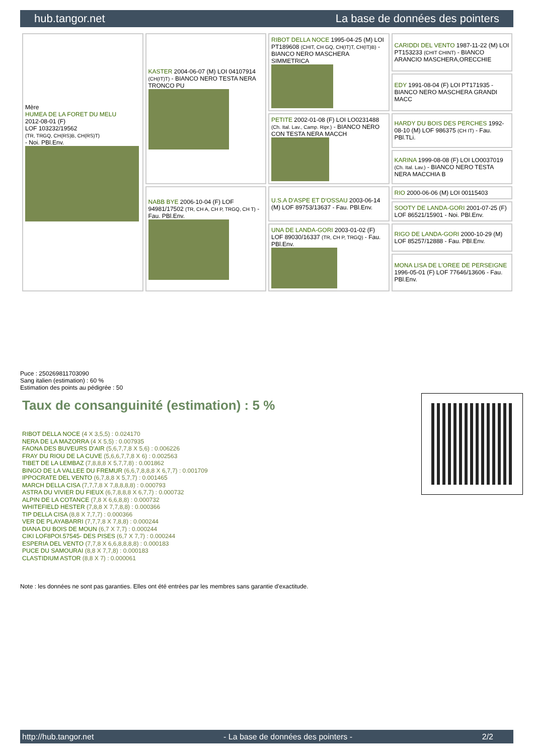hub.tangor.net La base de données des pointers
| Mère HUMEA DE LA FORET DU MELU 2012-08-01 (F) LOF 103232/19562 (TR, TRGQ, CH(RS)B, CH(RS)T) - Noi. PBl.Env. | KASTER 2004-06-07 (M) LOI 04107914 (CH(IT)T) - BIANCO NERO TESTA NERA TRONCO PU | RIBOT DELLA NOCE 1995-04-25 (M) LOI PT189608 (CHIT, CH GQ, CH(IT)T, CH(IT)B) - BIANCO NERO MASCHERA SIMMETRICA | CARIDDI DEL VENTO 1987-11-22 (M) LOI PT153233 (CHIT CHINT) - BIANCO ARANCIO MASCHERA,ORECCHIE |
| | | | EDY 1991-08-04 (F) LOI PT171935 - BIANCO NERO MASCHERA GRANDI MACC |
| | | PETITE 2002-01-08 (F) LOI LO0231488 (Ch. Ital. Lav., Camp. Ripr.) - BIANCO NERO CON TESTA NERA MACCH | HARDY DU BOIS DES PERCHES 1992-08-10 (M) LOF 986375 (CH IT) - Fau. PBl.TLi. |
| | | | KARINA 1999-08-08 (F) LOI LO0037019 (Ch. Ital. Lav.) - BIANCO NERO TESTA NERA MACCHIA B |
| | NABB BYE 2006-10-04 (F) LOF 94981/17502 (TR, CH A, CH P, TRGQ, CH T) - Fau. PBl.Env. | U.S.A D'ASPE ET D'OSSAU 2003-06-14 (M) LOF 89753/13637 - Fau. PBl.Env. | RIO 2000-06-06 (M) LOI 00115403 |
| | | | SOOTY DE LANDA-GORI 2001-07-25 (F) LOF 86521/15901 - Noi. PBl.Env. |
| | | UNA DE LANDA-GORI 2003-01-02 (F) LOF 89030/16337 (TR, CH P, TRGQ) - Fau. PBl.Env. | RIGO DE LANDA-GORI 2000-10-29 (M) LOF 85257/12888 - Fau. PBl.Env. |
| | | | MONA LISA DE L'OREE DE PERSEIGNE 1996-05-01 (F) LOF 77646/13606 - Fau. PBl.Env. |
Puce : 250269811703090
Sang italien (estimation) : 60 %
Estimation des points au pédigrée : 50
Taux de consanguinité (estimation) : 5 %
RIBOT DELLA NOCE (4 X 3,5,5) : 0.024170
NERA DE LA MAZORRA (4 X 5,5) : 0.007935
FAONA DES BUVEURS D'AIR (5,6,7,7,8 X 5,6) : 0.006226
FRAY DU RIOU DE LA CUVE (5,6,6,7,7,8 X 6) : 0.002563
TIBET DE LA LEMBAZ (7,8,8,8 X 5,7,7,8) : 0.001862
BINGO DE LA VALLEE DU FREMUR (6,6,7,8,8,8 X 6,7,7) : 0.001709
IPPOCRATE DEL VENTO (6,7,8,8 X 5,7,7) : 0.001465
MARCH DELLA CISA (7,7,7,8 X 7,8,8,8,8) : 0.000793
ASTRA DU VIVIER DU FIEUX (6,7,8,8,8 X 6,7,7) : 0.000732
ALPIN DE LA COTANCE (7,8 X 6,6,8,8) : 0.000732
WHITEFIELD HESTER (7,8,8 X 7,7,8,8) : 0.000366
TIP DELLA CISA (8,8 X 7,7,7) : 0.000366
VER DE PLAYABARRI (7,7,7,8 X 7,8,8) : 0.000244
DIANA DU BOIS DE MOUN (6,7 X 7,7) : 0.000244
CIKI LOF8POI.57545- DES PISES (6,7 X 7,7) : 0.000244
ESPERIA DEL VENTO (7,7,8 X 6,6,8,8,8,8) : 0.000183
PUCE DU SAMOURAI (8,8 X 7,7,8) : 0.000183
CLASTIDIUM ASTOR (8,8 X 7) : 0.000061
Note : les données ne sont pas garanties. Elles ont été entrées par les membres sans garantie d'exactitude.
http://hub.tangor.net - La base de données des pointers - 2/2